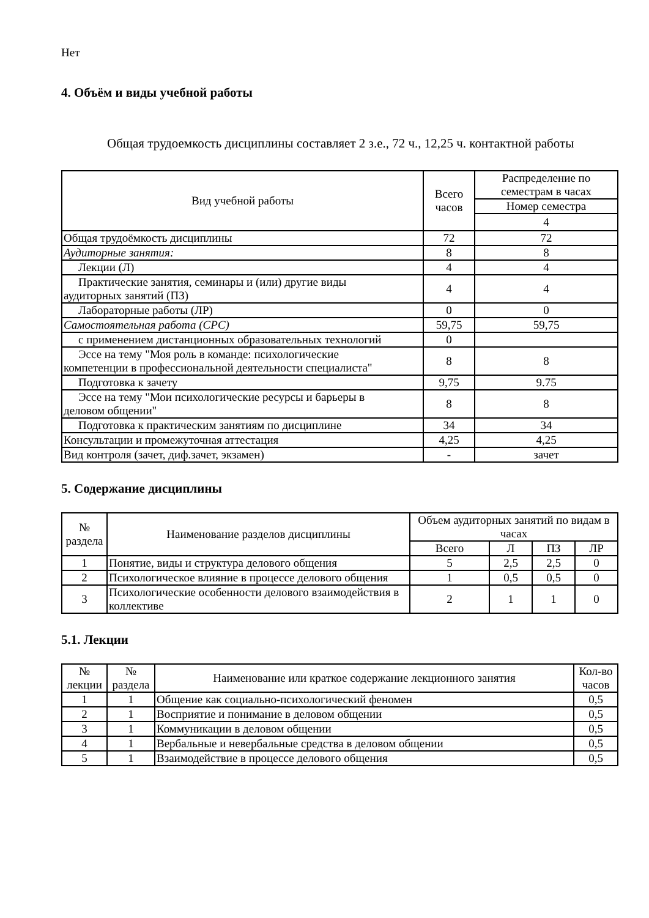Нет
4. Объём и виды учебной работы
Общая трудоемкость дисциплины составляет 2 з.е., 72 ч., 12,25 ч. контактной работы
| Вид учебной работы | Всего часов | Распределение по семестрам в часах |
| --- | --- | --- |
| | | Номер семестра |
| | | 4 |
| Общая трудоёмкость дисциплины | 72 | 72 |
| Аудиторные занятия: | 8 | 8 |
| Лекции (Л) | 4 | 4 |
| Практические занятия, семинары и (или) другие виды аудиторных занятий (ПЗ) | 4 | 4 |
| Лабораторные работы (ЛР) | 0 | 0 |
| Самостоятельная работа (СРС) | 59,75 | 59,75 |
| с применением дистанционных образовательных технологий | 0 | |
| Эссе на тему "Моя роль в команде: психологические компетенции в профессиональной деятельности специалиста" | 8 | 8 |
| Подготовка к зачету | 9,75 | 9.75 |
| Эссе на тему "Мои психологические ресурсы и барьеры в деловом общении" | 8 | 8 |
| Подготовка к практическим занятиям по дисциплине | 34 | 34 |
| Консультации и промежуточная аттестация | 4,25 | 4,25 |
| Вид контроля (зачет, диф.зачет, экзамен) | - | зачет |
5. Содержание дисциплины
| № раздела | Наименование разделов дисциплины | Объем аудиторных занятий по видам в часах | | | |
| --- | --- | --- | --- | --- | --- |
| | | Всего | Л | ПЗ | ЛР |
| 1 | Понятие, виды и структура делового общения | 5 | 2,5 | 2,5 | 0 |
| 2 | Психологическое влияние в процессе делового общения | 1 | 0,5 | 0,5 | 0 |
| 3 | Психологические особенности делового взаимодействия в коллективе | 2 | 1 | 1 | 0 |
5.1. Лекции
| № лекции | № раздела | Наименование или краткое содержание лекционного занятия | Кол-во часов |
| --- | --- | --- | --- |
| 1 | 1 | Общение как социально-психологический феномен | 0,5 |
| 2 | 1 | Восприятие и понимание в деловом общении | 0,5 |
| 3 | 1 | Коммуникации в деловом общении | 0,5 |
| 4 | 1 | Вербальные и невербальные средства в деловом общении | 0,5 |
| 5 | 1 | Взаимодействие в процессе делового общения | 0,5 |